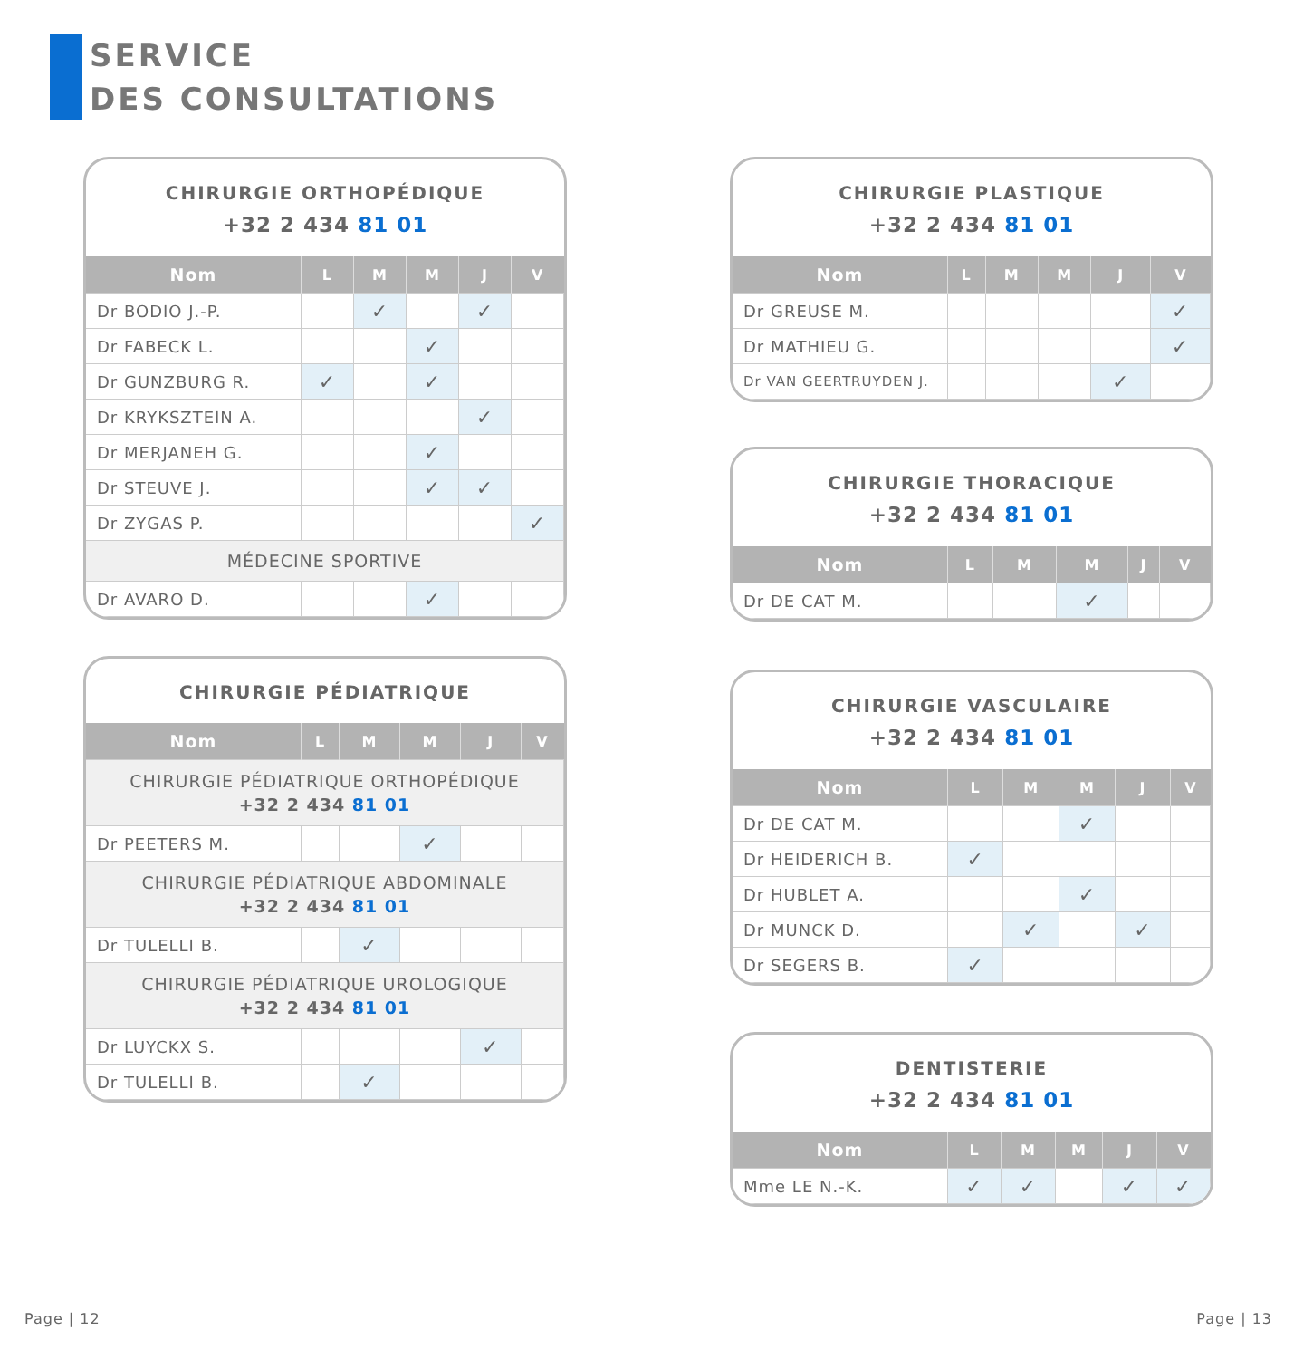SERVICE
DES CONSULTATIONS
CHIRURGIE ORTHOPÉDIQUE
+32 2 434 81 01
| Nom | L | M | M | J | V |
| --- | --- | --- | --- | --- | --- |
| Dr BODIO J.-P. | | ✓ | | ✓ | |
| Dr FABECK L. | | | ✓ | | |
| Dr GUNZBURG R. | ✓ | | ✓ | | |
| Dr KRYKSZTEIN A. | | | | ✓ | |
| Dr MERJANEH G. | | | ✓ | | |
| Dr STEUVE J. | | | ✓ | ✓ | |
| Dr ZYGAS P. | | | | | ✓ |
| MÉDECINE SPORTIVE | | | | | |
| Dr AVARO D. | | | ✓ | | |
CHIRURGIE PÉDIATRIQUE
| Nom | L | M | M | J | V |
| --- | --- | --- | --- | --- | --- |
| CHIRURGIE PÉDIATRIQUE ORTHOPÉDIQUE +32 2 434 81 01 | | | | | |
| Dr PEETERS M. | | | ✓ | | |
| CHIRURGIE PÉDIATRIQUE ABDOMINALE +32 2 434 81 01 | | | | | |
| Dr TULELLI B. | | ✓ | | | |
| CHIRURGIE PÉDIATRIQUE UROLOGIQUE +32 2 434 81 01 | | | | | |
| Dr LUYCKX S. | | | | ✓ | |
| Dr TULELLI B. | | ✓ | | | |
CHIRURGIE PLASTIQUE
+32 2 434 81 01
| Nom | L | M | M | J | V |
| --- | --- | --- | --- | --- | --- |
| Dr GREUSE M. | | | | | ✓ |
| Dr MATHIEU G. | | | | | ✓ |
| Dr VAN GEERTRUYDEN J. | | | | ✓ | |
CHIRURGIE THORACIQUE
+32 2 434 81 01
| Nom | L | M | M | J | V |
| --- | --- | --- | --- | --- | --- |
| Dr DE CAT M. | | | ✓ | | |
CHIRURGIE VASCULAIRE
+32 2 434 81 01
| Nom | L | M | M | J | V |
| --- | --- | --- | --- | --- | --- |
| Dr DE CAT M. | | | ✓ | | |
| Dr HEIDERICH B. | ✓ | | | | |
| Dr HUBLET A. | | | ✓ | | |
| Dr MUNCK D. | | ✓ | | ✓ | |
| Dr SEGERS B. | ✓ | | | | |
DENTISTERIE
+32 2 434 81 01
| Nom | L | M | M | J | V |
| --- | --- | --- | --- | --- | --- |
| Mme LE N.-K. | ✓ | ✓ | | ✓ | ✓ |
Page | 12 Page | 13